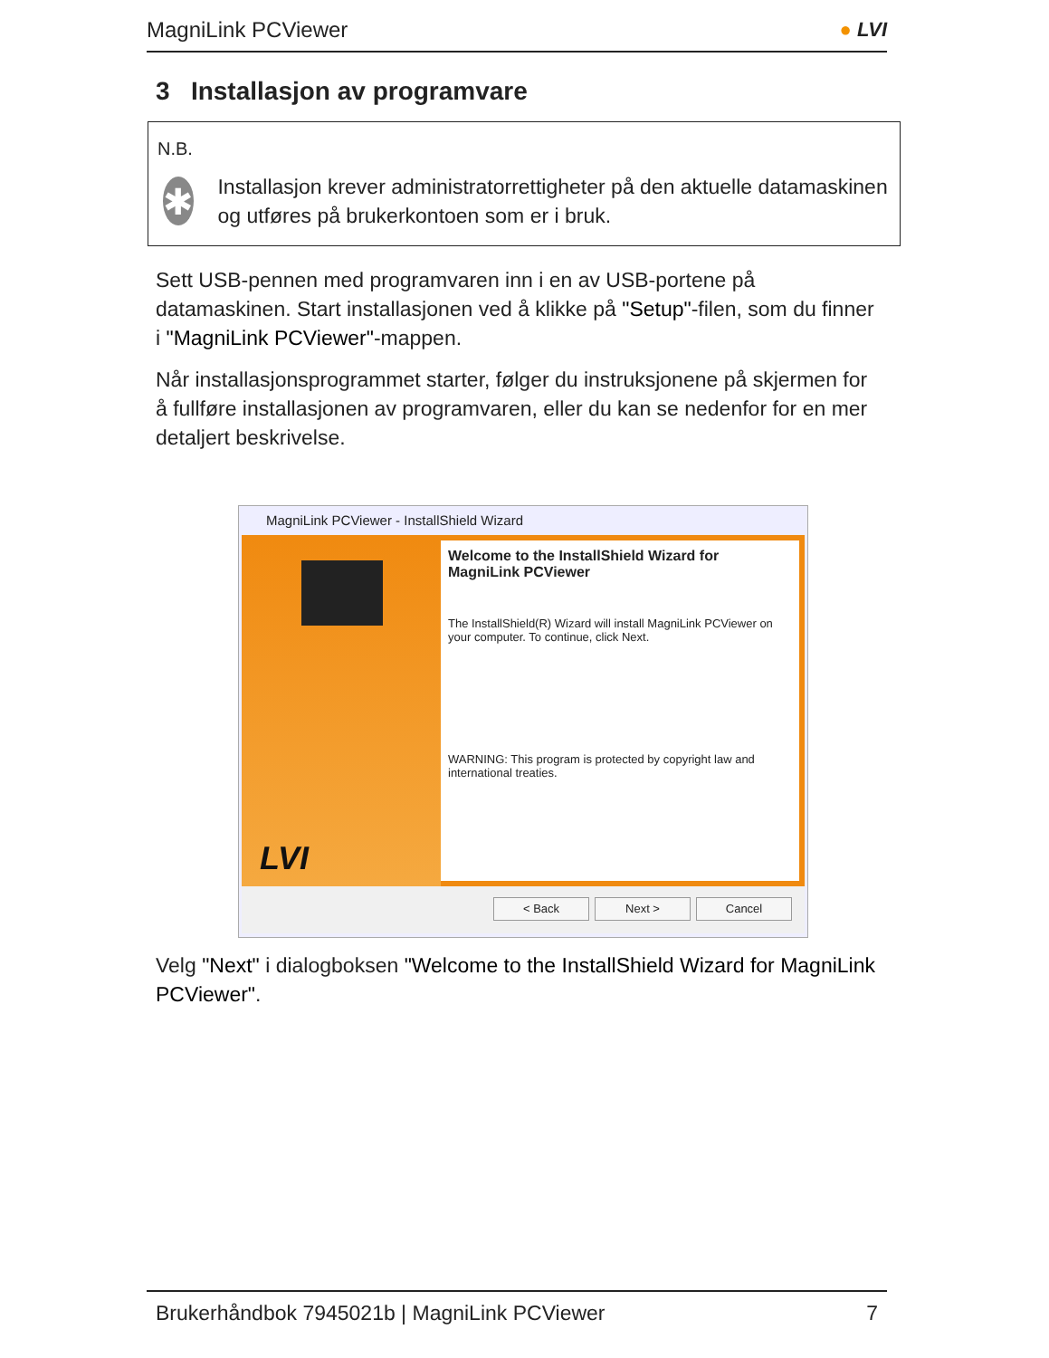MagniLink PCViewer ● LVI
3 Installasjon av programvare
N.B.
✱
Installasjon krever administratorrettigheter på den aktuelle datamaskinen og utføres på brukerkontoen som er i bruk.
Sett USB-pennen med programvaren inn i en av USB-portene på datamaskinen. Start installasjonen ved å klikke på "Setup"-filen, som du finner i "MagniLink PCViewer"-mappen.
Når installasjonsprogrammet starter, følger du instruksjonene på skjermen for å fullføre installasjonen av programvaren, eller du kan se nedenfor for en mer detaljert beskrivelse.
MagniLink PCViewer - InstallShield Wizard
LVI
Welcome to the InstallShield Wizard for MagniLink PCViewer
The InstallShield(R) Wizard will install MagniLink PCViewer on your computer. To continue, click Next.
WARNING: This program is protected by copyright law and international treaties.
< Back Next > Cancel
Velg "Next" i dialogboksen "Welcome to the InstallShield Wizard for MagniLink PCViewer".
Brukerhåndbok 7945021b | MagniLink PCViewer 7